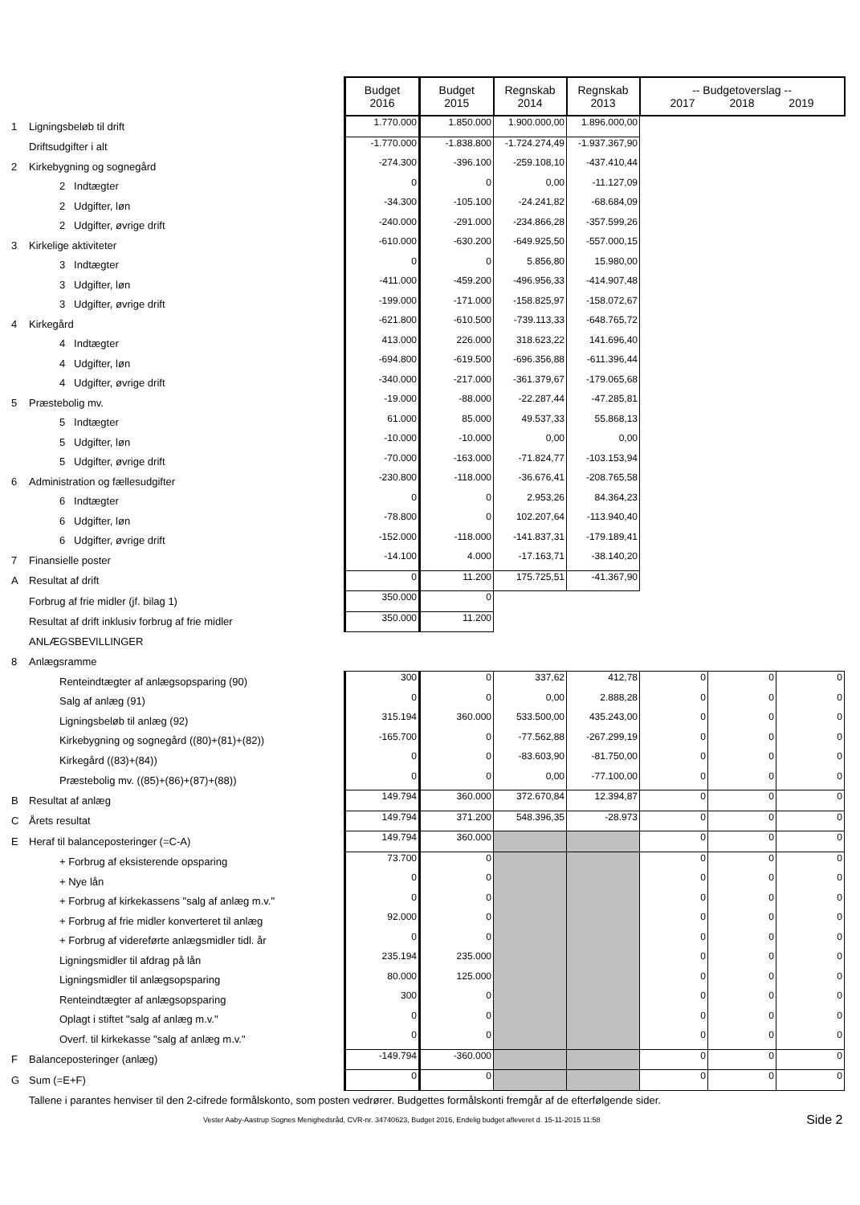| | | Budget 2016 | Budget 2015 | Regnskab 2014 | Regnskab 2013 | -- Budgetoverslag -- 2017 2018 2019 | | |
| 1 | Ligningsbeløb til drift | 1.770.000 | 1.850.000 | 1.900.000,00 | 1.896.000,00 | | | |
| | Driftsudgifter i alt | -1.770.000 | -1.838.800 | -1.724.274,49 | -1.937.367,90 | | | |
| 2 | Kirkebygning og sognegård | -274.300 | -396.100 | -259.108,10 | -437.410,44 | | | |
| | 2 Indtægter | 0 | 0 | 0,00 | -11.127,09 | | | |
| | 2 Udgifter, løn | -34.300 | -105.100 | -24.241,82 | -68.684,09 | | | |
| | 2 Udgifter, øvrige drift | -240.000 | -291.000 | -234.866,28 | -357.599,26 | | | |
| 3 | Kirkelige aktiviteter | -610.000 | -630.200 | -649.925,50 | -557.000,15 | | | |
| | 3 Indtægter | 0 | 0 | 5.856,80 | 15.980,00 | | | |
| | 3 Udgifter, løn | -411.000 | -459.200 | -496.956,33 | -414.907,48 | | | |
| | 3 Udgifter, øvrige drift | -199.000 | -171.000 | -158.825,97 | -158.072,67 | | | |
| 4 | Kirkegård | -621.800 | -610.500 | -739.113,33 | -648.765,72 | | | |
| | 4 Indtægter | 413.000 | 226.000 | 318.623,22 | 141.696,40 | | | |
| | 4 Udgifter, løn | -694.800 | -619.500 | -696.356,88 | -611.396,44 | | | |
| | 4 Udgifter, øvrige drift | -340.000 | -217.000 | -361.379,67 | -179.065,68 | | | |
| 5 | Præstebolig mv. | -19.000 | -88.000 | -22.287,44 | -47.285,81 | | | |
| | 5 Indtægter | 61.000 | 85.000 | 49.537,33 | 55.868,13 | | | |
| | 5 Udgifter, løn | -10.000 | -10.000 | 0,00 | 0,00 | | | |
| | 5 Udgifter, øvrige drift | -70.000 | -163.000 | -71.824,77 | -103.153,94 | | | |
| 6 | Administration og fællesudgifter | -230.800 | -118.000 | -36.676,41 | -208.765,58 | | | |
| | 6 Indtægter | 0 | 0 | 2.953,26 | 84.364,23 | | | |
| | 6 Udgifter, løn | -78.800 | 0 | 102.207,64 | -113.940,40 | | | |
| | 6 Udgifter, øvrige drift | -152.000 | -118.000 | -141.837,31 | -179.189,41 | | | |
| 7 | Finansielle poster | -14.100 | 4.000 | -17.163,71 | -38.140,20 | | | |
| A | Resultat af drift | 0 | 11.200 | 175.725,51 | -41.367,90 | | | |
| | Forbrug af frie midler (jf. bilag 1) | 350.000 | 0 | | | | | |
| | Resultat af drift inklusiv forbrug af frie midler | 350.000 | 11.200 | | | | | |
| | ANLÆGSBEVILLINGER | | | | | | | |
| 8 | Anlægsramme | | | | | | | |
| | Renteindtægter af anlægsopsparing (90) | 300 | 0 | 337,62 | 412,78 | 0 | 0 | 0 |
| | Salg af anlæg (91) | 0 | 0 | 0,00 | 2.888,28 | 0 | 0 | 0 |
| | Ligningsbeløb til anlæg (92) | 315.194 | 360.000 | 533.500,00 | 435.243,00 | 0 | 0 | 0 |
| | Kirkebygning og sognegård ((80)+(81)+(82)) | -165.700 | 0 | -77.562,88 | -267.299,19 | 0 | 0 | 0 |
| | Kirkegård ((83)+(84)) | 0 | 0 | -83.603,90 | -81.750,00 | 0 | 0 | 0 |
| | Præstebolig mv. ((85)+(86)+(87)+(88)) | 0 | 0 | 0,00 | -77.100,00 | 0 | 0 | 0 |
| B | Resultat af anlæg | 149.794 | 360.000 | 372.670,84 | 12.394,87 | 0 | 0 | 0 |
| C | Årets resultat | 149.794 | 371.200 | 548.396,35 | -28.973 | 0 | 0 | 0 |
| E | Heraf til balanceposteringer (=C-A) | 149.794 | 360.000 | | | 0 | 0 | 0 |
| | + Forbrug af eksisterende opsparing | 73.700 | 0 | | | 0 | 0 | 0 |
| | + Nye lån | 0 | 0 | | | 0 | 0 | 0 |
| | + Forbrug af kirkekassens "salg af anlæg m.v." | 0 | 0 | | | 0 | 0 | 0 |
| | + Forbrug af frie midler konverteret til anlæg | 92.000 | 0 | | | 0 | 0 | 0 |
| | + Forbrug af videreførte anlægsmidler tidl. år | 0 | 0 | | | 0 | 0 | 0 |
| | Ligningsmidler til afdrag på lån | 235.194 | 235.000 | | | 0 | 0 | 0 |
| | Ligningsmidler til anlægsopsparing | 80.000 | 125.000 | | | 0 | 0 | 0 |
| | Renteindtægter af anlægsopsparing | 300 | 0 | | | 0 | 0 | 0 |
| | Oplagt i stiftet "salg af anlæg m.v." | 0 | 0 | | | 0 | 0 | 0 |
| | Overf. til kirkekasse "salg af anlæg m.v." | 0 | 0 | | | 0 | 0 | 0 |
| F | Balanceposteringer (anlæg) | -149.794 | -360.000 | | | 0 | 0 | 0 |
| G | Sum (=E+F) | 0 | 0 | | | 0 | 0 | 0 |
| | Tallene i parantes henviser til den 2-cifrede formålskonto, som posten vedrører. Budgettes formålskonti fremgår af de efterfølgende sider. | | | | | | | |
| | Vester Aaby-Aastrup Sognes Menighedsråd, CVR-nr. 34740623, Budget 2016, Endelig budget afleveret d. 15-11-2015 11:58 | | | | | | | Side 2 |